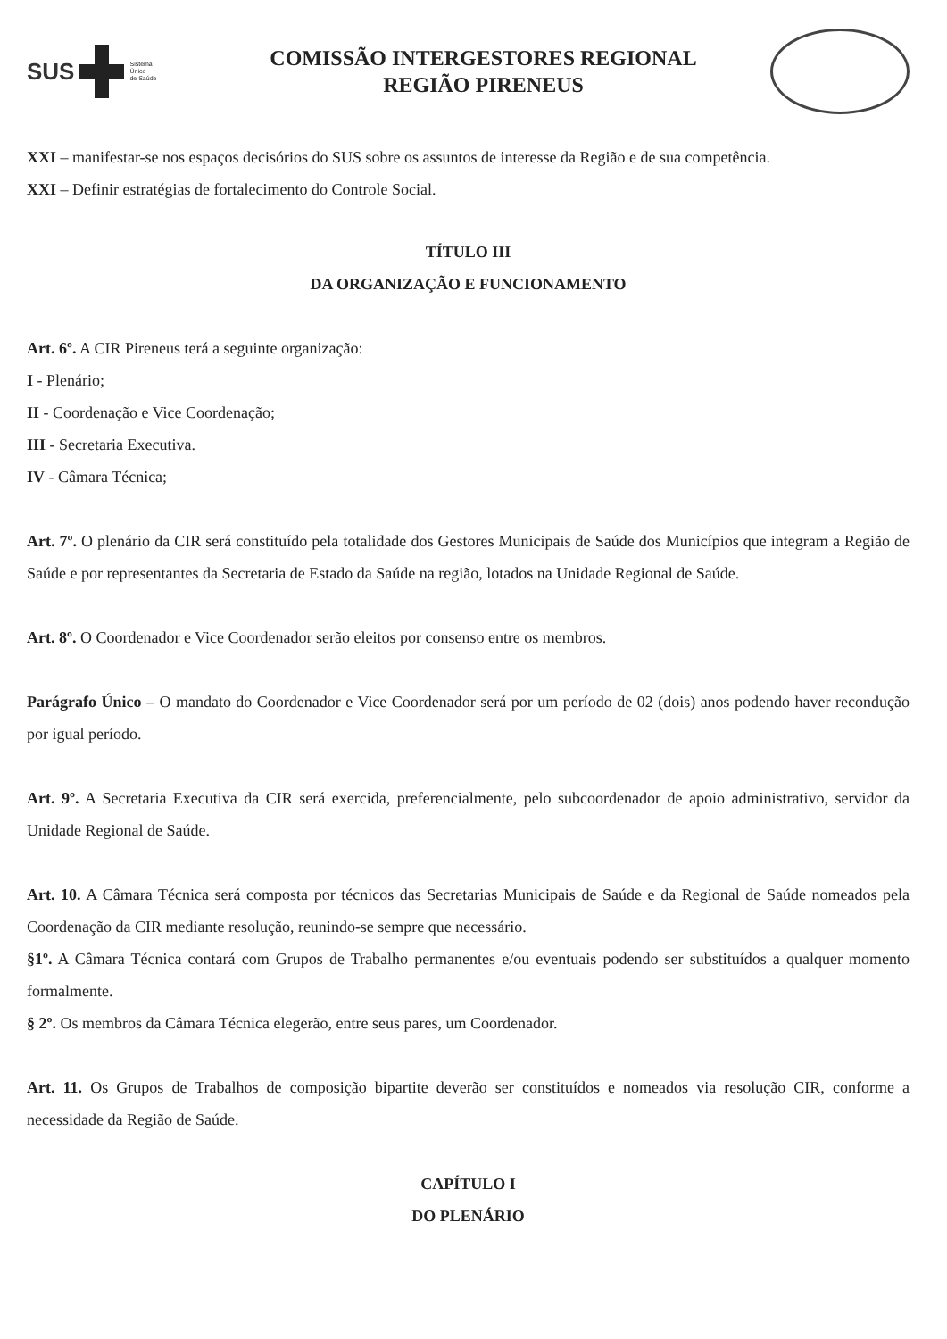SUS
Sistema
Único
de Saúde
COMISSÃO INTERGESTORES REGIONAL
REGIÃO PIRENEUS
XXI – manifestar-se nos espaços decisórios do SUS sobre os assuntos de interesse da Região e de sua competência.
XXI – Definir estratégias de fortalecimento do Controle Social.
TÍTULO III
DA ORGANIZAÇÃO E FUNCIONAMENTO
Art. 6º. A CIR Pireneus terá a seguinte organização:
I - Plenário;
II - Coordenação e Vice Coordenação;
III - Secretaria Executiva.
IV - Câmara Técnica;
Art. 7º. O plenário da CIR será constituído pela totalidade dos Gestores Municipais de Saúde dos Municípios que integram a Região de Saúde e por representantes da Secretaria de Estado da Saúde na região, lotados na Unidade Regional de Saúde.
Art. 8º. O Coordenador e Vice Coordenador serão eleitos por consenso entre os membros.
Parágrafo Único – O mandato do Coordenador e Vice Coordenador será por um período de 02 (dois) anos podendo haver recondução por igual período.
Art. 9º. A Secretaria Executiva da CIR será exercida, preferencialmente, pelo subcoordenador de apoio administrativo, servidor da Unidade Regional de Saúde.
Art. 10. A Câmara Técnica será composta por técnicos das Secretarias Municipais de Saúde e da Regional de Saúde nomeados pela Coordenação da CIR mediante resolução, reunindo-se sempre que necessário.
§1º. A Câmara Técnica contará com Grupos de Trabalho permanentes e/ou eventuais podendo ser substituídos a qualquer momento formalmente.
§ 2º. Os membros da Câmara Técnica elegerão, entre seus pares, um Coordenador.
Art. 11. Os Grupos de Trabalhos de composição bipartite deverão ser constituídos e nomeados via resolução CIR, conforme a necessidade da Região de Saúde.
CAPÍTULO I
DO PLENÁRIO